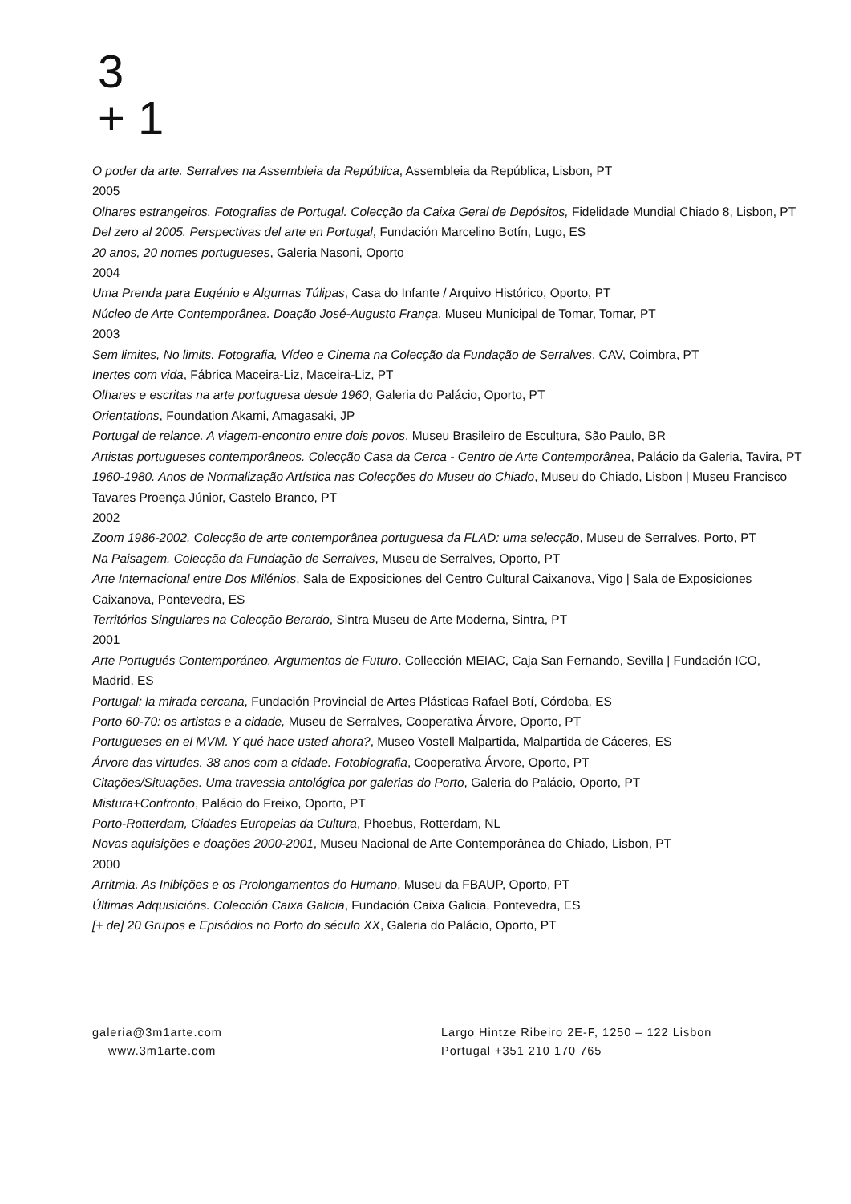3
+ 1
O poder da arte. Serralves na Assembleia da República, Assembleia da República, Lisbon, PT
2005
Olhares estrangeiros. Fotografias de Portugal. Colecção da Caixa Geral de Depósitos, Fidelidade Mundial Chiado 8, Lisbon, PT
Del zero al 2005. Perspectivas del arte en Portugal, Fundación Marcelino Botín, Lugo, ES
20 anos, 20 nomes portugueses, Galeria Nasoni, Oporto
2004
Uma Prenda para Eugénio e Algumas Túlipas, Casa do Infante / Arquivo Histórico, Oporto, PT
Núcleo de Arte Contemporânea. Doação José-Augusto França, Museu Municipal de Tomar, Tomar, PT
2003
Sem limites, No limits. Fotografia, Vídeo e Cinema na Colecção da Fundação de Serralves, CAV, Coimbra, PT
Inertes com vida, Fábrica Maceira-Liz, Maceira-Liz, PT
Olhares e escritas na arte portuguesa desde 1960, Galeria do Palácio, Oporto, PT
Orientations, Foundation Akami, Amagasaki, JP
Portugal de relance. A viagem-encontro entre dois povos, Museu Brasileiro de Escultura, São Paulo, BR
Artistas portugueses contemporâneos. Colecção Casa da Cerca - Centro de Arte Contemporânea, Palácio da Galeria, Tavira, PT
1960-1980. Anos de Normalização Artística nas Colecções do Museu do Chiado, Museu do Chiado, Lisbon | Museu Francisco Tavares Proença Júnior, Castelo Branco, PT
2002
Zoom 1986-2002. Colecção de arte contemporânea portuguesa da FLAD: uma selecção, Museu de Serralves, Porto, PT
Na Paisagem. Colecção da Fundação de Serralves, Museu de Serralves, Oporto, PT
Arte Internacional entre Dos Milénios, Sala de Exposiciones del Centro Cultural Caixanova, Vigo | Sala de Exposiciones Caixanova, Pontevedra, ES
Territórios Singulares na Colecção Berardo, Sintra Museu de Arte Moderna, Sintra, PT
2001
Arte Portugués Contemporáneo. Argumentos de Futuro. Collección MEIAC, Caja San Fernando, Sevilla | Fundación ICO, Madrid, ES
Portugal: la mirada cercana, Fundación Provincial de Artes Plásticas Rafael Botí, Córdoba, ES
Porto 60-70: os artistas e a cidade, Museu de Serralves, Cooperativa Árvore, Oporto, PT
Portugueses en el MVM. Y qué hace usted ahora?, Museo Vostell Malpartida, Malpartida de Cáceres, ES
Árvore das virtudes. 38 anos com a cidade. Fotobiografia, Cooperativa Árvore, Oporto, PT
Citações/Situações. Uma travessia antológica por galerias do Porto, Galeria do Palácio, Oporto, PT
Mistura+Confronto, Palácio do Freixo, Oporto, PT
Porto-Rotterdam, Cidades Europeias da Cultura, Phoebus, Rotterdam, NL
Novas aquisições e doações 2000-2001, Museu Nacional de Arte Contemporânea do Chiado, Lisbon, PT
2000
Arritmia. As Inibições e os Prolongamentos do Humano, Museu da FBAUP, Oporto, PT
Últimas Adquisicións. Colección Caixa Galicia, Fundación Caixa Galicia, Pontevedra, ES
[+ de] 20 Grupos e Episódios no Porto do século XX, Galeria do Palácio, Oporto, PT
galeria@3m1arte.com
www.3m1arte.com
Largo Hintze Ribeiro 2E-F, 1250 – 122 Lisbon
Portugal +351 210 170 765